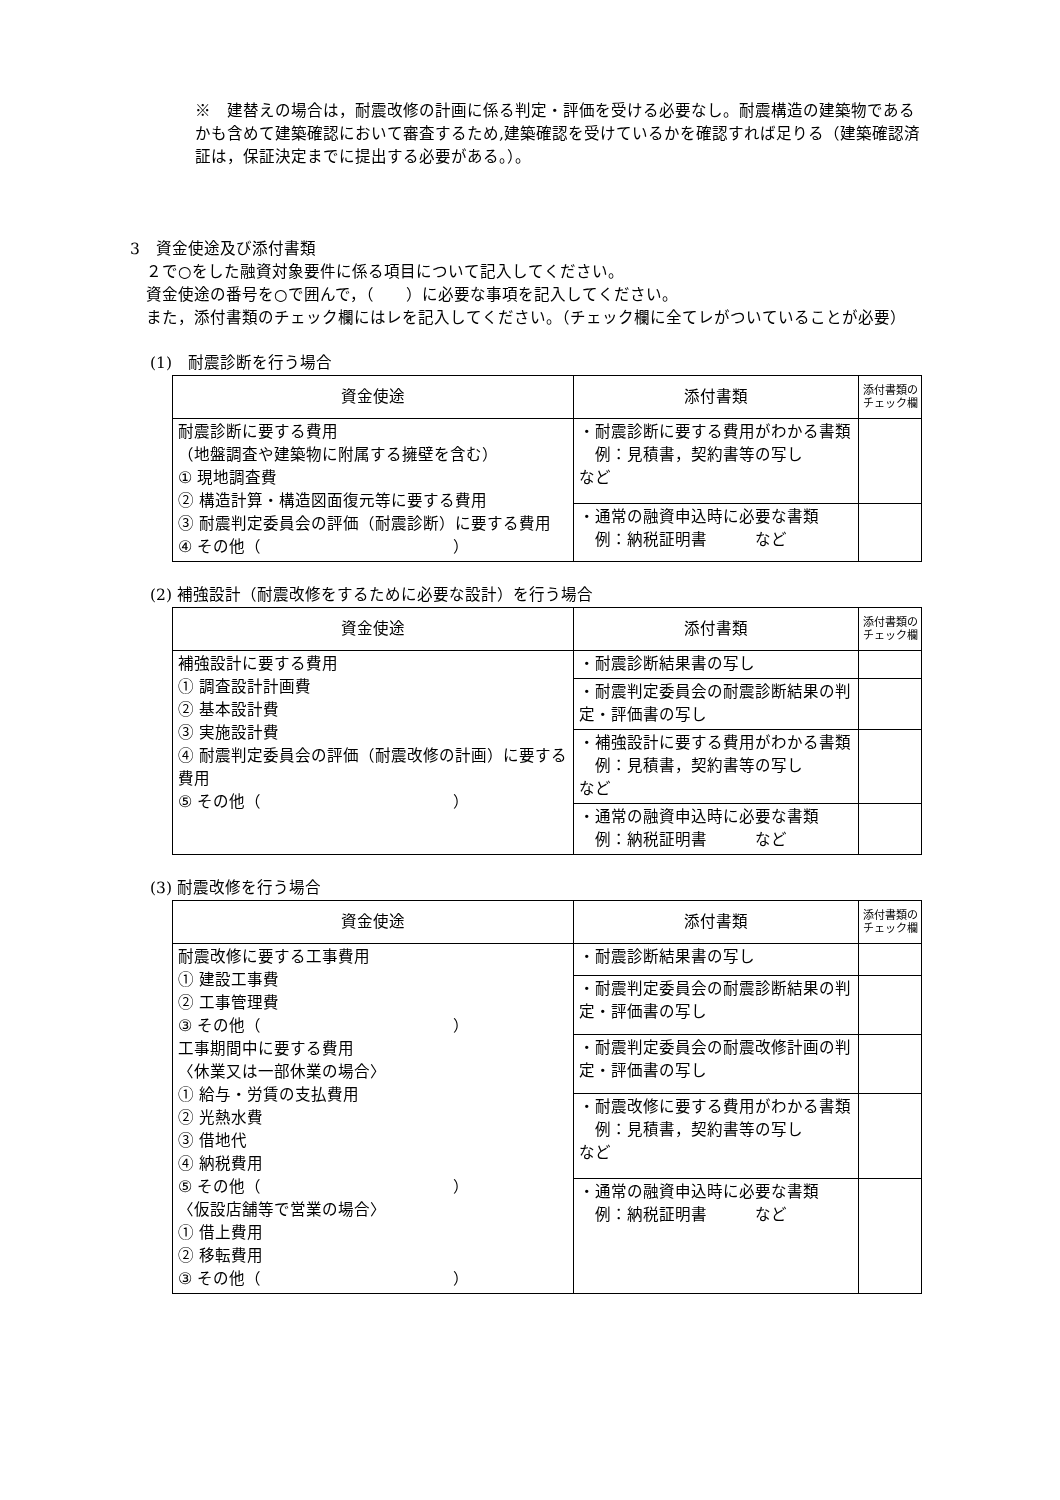※　建替えの場合は，耐震改修の計画に係る判定・評価を受ける必要なし。耐震構造の建築物であるかも含めて建築確認において審査するため,建築確認を受けているかを確認すれば足りる（建築確認済証は，保証決定までに提出する必要がある。）。
3　資金使途及び添付書類
　２で○をした融資対象要件に係る項目について記入してください。
　資金使途の番号を○で囲んで，（　　）に必要な事項を記入してください。
　また，添付書類のチェック欄にはレを記入してください。（チェック欄に全てレがついていることが必要）
(1)　耐震診断を行う場合
| 資金使途 | 添付書類 | 添付書類の チェック欄 |
| --- | --- | --- |
| 耐震診断に要する費用 （地盤調査や建築物に附属する擁壁を含む） ① 現地調査費 ② 構造計算・構造図面復元等に要する費用 ③ 耐震判定委員会の評価（耐震診断）に要する費用 ④ その他（ ） | ・耐震診断に要する費用がわかる書類 例：見積書，契約書等の写し など | |
| | ・通常の融資申込時に必要な書類 例：納税証明書 など | |
(2) 補強設計（耐震改修をするために必要な設計）を行う場合
| 資金使途 | 添付書類 | 添付書類の チェック欄 |
| --- | --- | --- |
| 補強設計に要する費用 ① 調査設計計画費 ② 基本設計費 ③ 実施設計費 ④ 耐震判定委員会の評価（耐震改修の計画）に要する費用 ⑤ その他（ ） | ・耐震診断結果書の写し | |
| | ・耐震判定委員会の耐震診断結果の判定・評価書の写し | |
| | ・補強設計に要する費用がわかる書類 例：見積書，契約書等の写し など | |
| | ・通常の融資申込時に必要な書類 例：納税証明書 など | |
(3) 耐震改修を行う場合
| 資金使途 | 添付書類 | 添付書類の チェック欄 |
| --- | --- | --- |
| 耐震改修に要する工事費用 ① 建設工事費 ② 工事管理費 ③ その他（ ） 工事期間中に要する費用 〈休業又は一部休業の場合〉 ① 給与・労賃の支払費用 ② 光熱水費 ③ 借地代 ④ 納税費用 ⑤ その他（ ） 〈仮設店舗等で営業の場合〉 ① 借上費用 ② 移転費用 ③ その他（ ） | ・耐震診断結果書の写し | |
| | ・耐震判定委員会の耐震診断結果の判定・評価書の写し | |
| | ・耐震判定委員会の耐震改修計画の判定・評価書の写し | |
| | ・耐震改修に要する費用がわかる書類 例：見積書，契約書等の写し など | |
| | ・通常の融資申込時に必要な書類 例：納税証明書 など | |